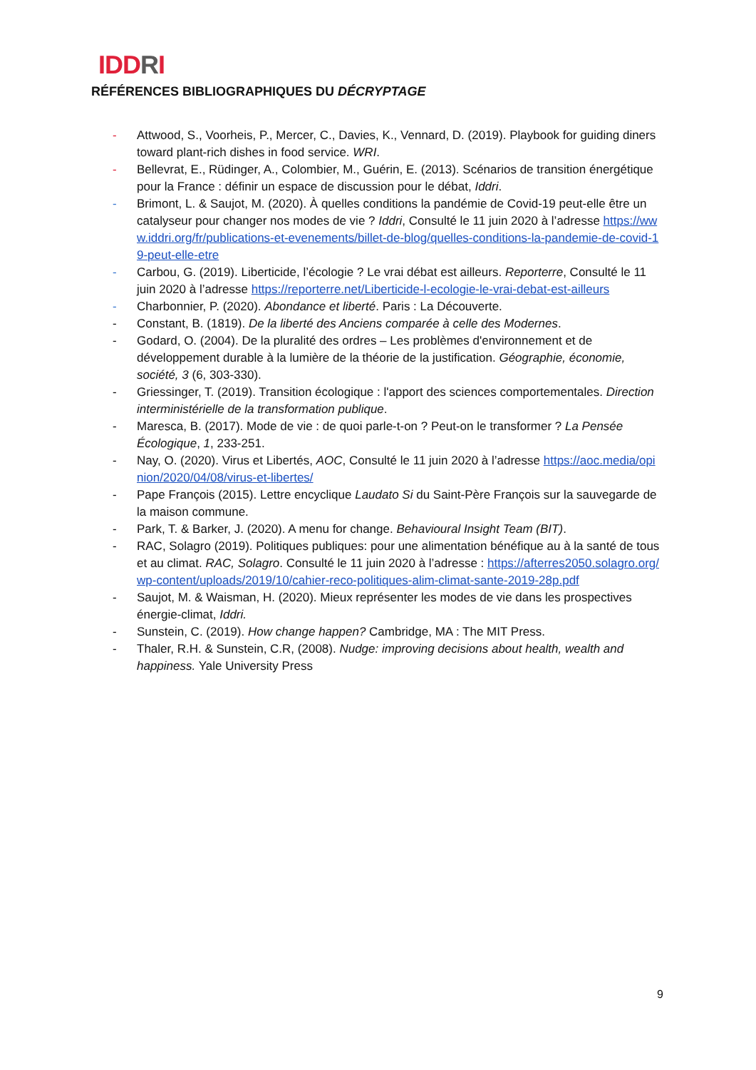IDDRI
RÉFÉRENCES BIBLIOGRAPHIQUES DU DÉCRYPTAGE
- Attwood, S., Voorheis, P., Mercer, C., Davies, K., Vennard, D. (2019). Playbook for guiding diners toward plant-rich dishes in food service. WRI.
- Bellevrat, E., Rüdinger, A., Colombier, M., Guérin, E. (2013). Scénarios de transition énergétique pour la France : définir un espace de discussion pour le débat, Iddri.
- Brimont, L. & Saujot, M. (2020). À quelles conditions la pandémie de Covid-19 peut-elle être un catalyseur pour changer nos modes de vie ? Iddri, Consulté le 11 juin 2020 à l’adresse https://www.iddri.org/fr/publications-et-evenements/billet-de-blog/quelles-conditions-la-pandemie-de-covid-19-peut-elle-etre
- Carbou, G. (2019). Liberticide, l’écologie ? Le vrai débat est ailleurs. Reporterre, Consulté le 11 juin 2020 à l’adresse https://reporterre.net/Liberticide-l-ecologie-le-vrai-debat-est-ailleurs
- Charbonnier, P. (2020). Abondance et liberté. Paris : La Découverte.
- Constant, B. (1819). De la liberté des Anciens comparée à celle des Modernes.
- Godard, O. (2004). De la pluralité des ordres – Les problèmes d'environnement et de développement durable à la lumière de la théorie de la justification. Géographie, économie, société, 3 (6, 303-330).
- Griessinger, T. (2019). Transition écologique : l'apport des sciences comportementales. Direction interministérielle de la transformation publique.
- Maresca, B. (2017). Mode de vie : de quoi parle-t-on ? Peut-on le transformer ? La Pensée Écologique, 1, 233-251.
- Nay, O. (2020). Virus et Libertés, AOC, Consulté le 11 juin 2020 à l’adresse https://aoc.media/opinion/2020/04/08/virus-et-libertes/
- Pape François (2015). Lettre encyclique Laudato Si du Saint-Père François sur la sauvegarde de la maison commune.
- Park, T. & Barker, J. (2020). A menu for change. Behavioural Insight Team (BIT).
- RAC, Solagro (2019). Politiques publiques: pour une alimentation bénéfique au à la santé de tous et au climat. RAC, Solagro. Consulté le 11 juin 2020 à l’adresse : https://afterres2050.solagro.org/wp-content/uploads/2019/10/cahier-reco-politiques-alim-climat-sante-2019-28p.pdf
- Saujot, M. & Waisman, H. (2020). Mieux représenter les modes de vie dans les prospectives énergie-climat, Iddri.
- Sunstein, C. (2019). How change happen? Cambridge, MA : The MIT Press.
- Thaler, R.H. & Sunstein, C.R, (2008). Nudge: improving decisions about health, wealth and happiness. Yale University Press
9